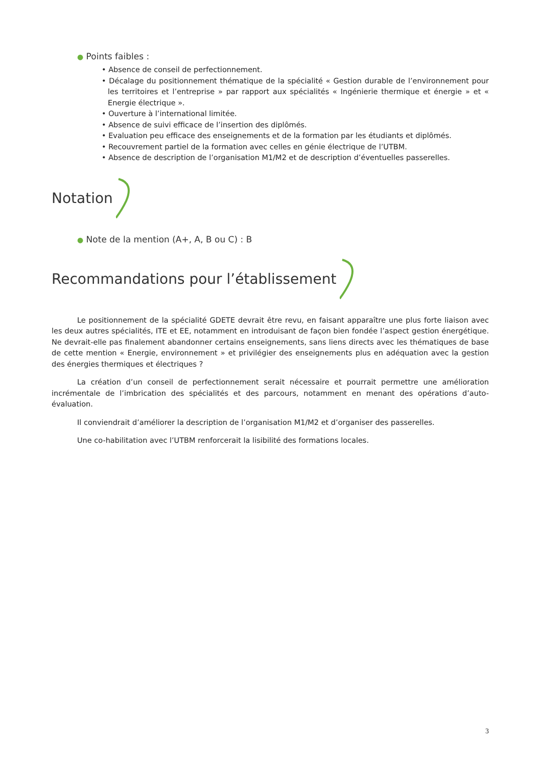● Points faibles :
• Absence de conseil de perfectionnement.
• Décalage du positionnement thématique de la spécialité « Gestion durable de l’environnement pour les territoires et l’entreprise » par rapport aux spécialités « Ingénierie thermique et énergie » et « Energie électrique ».
• Ouverture à l’international limitée.
• Absence de suivi efficace de l’insertion des diplômés.
• Evaluation peu efficace des enseignements et de la formation par les étudiants et diplômés.
• Recouvrement partiel de la formation avec celles en génie électrique de l’UTBM.
• Absence de description de l’organisation M1/M2 et de description d’éventuelles passerelles.
Notation
● Note de la mention (A+, A, B ou C) : B
Recommandations pour l’établissement
Le positionnement de la spécialité GDETE devrait être revu, en faisant apparaître une plus forte liaison avec les deux autres spécialités, ITE et EE, notamment en introduisant de façon bien fondée l’aspect gestion énergétique. Ne devrait-elle pas finalement abandonner certains enseignements, sans liens directs avec les thématiques de base de cette mention « Energie, environnement » et privilégier des enseignements plus en adéquation avec la gestion des énergies thermiques et électriques ?
La création d’un conseil de perfectionnement serait nécessaire et pourrait permettre une amélioration incrémentale de l’imbrication des spécialités et des parcours, notamment en menant des opérations d’auto-évaluation.
Il conviendrait d’améliorer la description de l’organisation M1/M2 et d’organiser des passerelles.
Une co-habilitation avec l’UTBM renforcerait la lisibilité des formations locales.
3